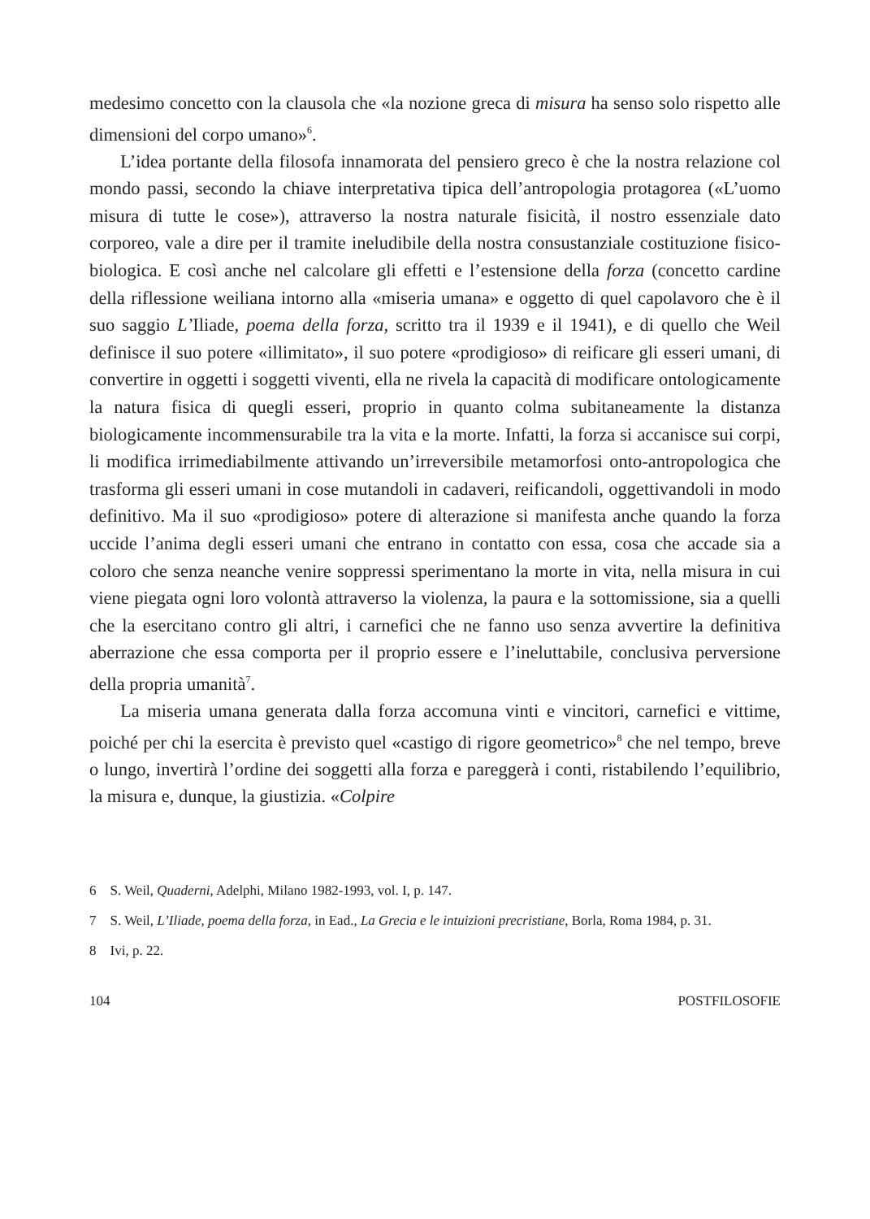medesimo concetto con la clausola che «la nozione greca di misura ha senso solo rispetto alle dimensioni del corpo umano»<sup>6</sup>.
L’idea portante della filosofa innamorata del pensiero greco è che la nostra relazione col mondo passi, secondo la chiave interpretativa tipica dell’antropologia protagorea («L’uomo misura di tutte le cose»), attraverso la nostra naturale fisicità, il nostro essenziale dato corporeo, vale a dire per il tramite ineludibile della nostra consustanziale costituzione fisico-biologica. E così anche nel calcolare gli effetti e l’estensione della forza (concetto cardine della riflessione weiliana intorno alla «miseria umana» e oggetto di quel capolavoro che è il suo saggio L’Iliade, poema della forza, scritto tra il 1939 e il 1941), e di quello che Weil definisce il suo potere «illimitato», il suo potere «prodigioso» di reificare gli esseri umani, di convertire in oggetti i soggetti viventi, ella ne rivela la capacità di modificare ontologicamente la natura fisica di quegli esseri, proprio in quanto colma subitaneamente la distanza biologicamente incommensurabile tra la vita e la morte. Infatti, la forza si accanisce sui corpi, li modifica irrimediabilmente attivando un’irreversibile metamorfosi onto-antropologica che trasforma gli esseri umani in cose mutandoli in cadaveri, reificandoli, oggettivandoli in modo definitivo. Ma il suo «prodigioso» potere di alterazione si manifesta anche quando la forza uccide l’anima degli esseri umani che entrano in contatto con essa, cosa che accade sia a coloro che senza neanche venire soppressi sperimentano la morte in vita, nella misura in cui viene piegata ogni loro volontà attraverso la violenza, la paura e la sottomissione, sia a quelli che la esercitano contro gli altri, i carnefici che ne fanno uso senza avvertire la definitiva aberrazione che essa comporta per il proprio essere e l’ineluttabile, conclusiva perversione della propria umanità<sup>7</sup>.
La miseria umana generata dalla forza accomuna vinti e vincitori, carnefici e vittime, poiché per chi la esercita è previsto quel «castigo di rigore geometrico»<sup>8</sup> che nel tempo, breve o lungo, invertirà l’ordine dei soggetti alla forza e pareggerà i conti, ristabilendo l’equilibrio, la misura e, dunque, la giustizia. «Colpire
6 S. Weil, Quaderni, Adelphi, Milano 1982-1993, vol. I, p. 147.
7 S. Weil, L’Iliade, poema della forza, in Ead., La Grecia e le intuizioni precristiane, Borla, Roma 1984, p. 31.
8 Ivi, p. 22.
104 POSTFILOSOFIE